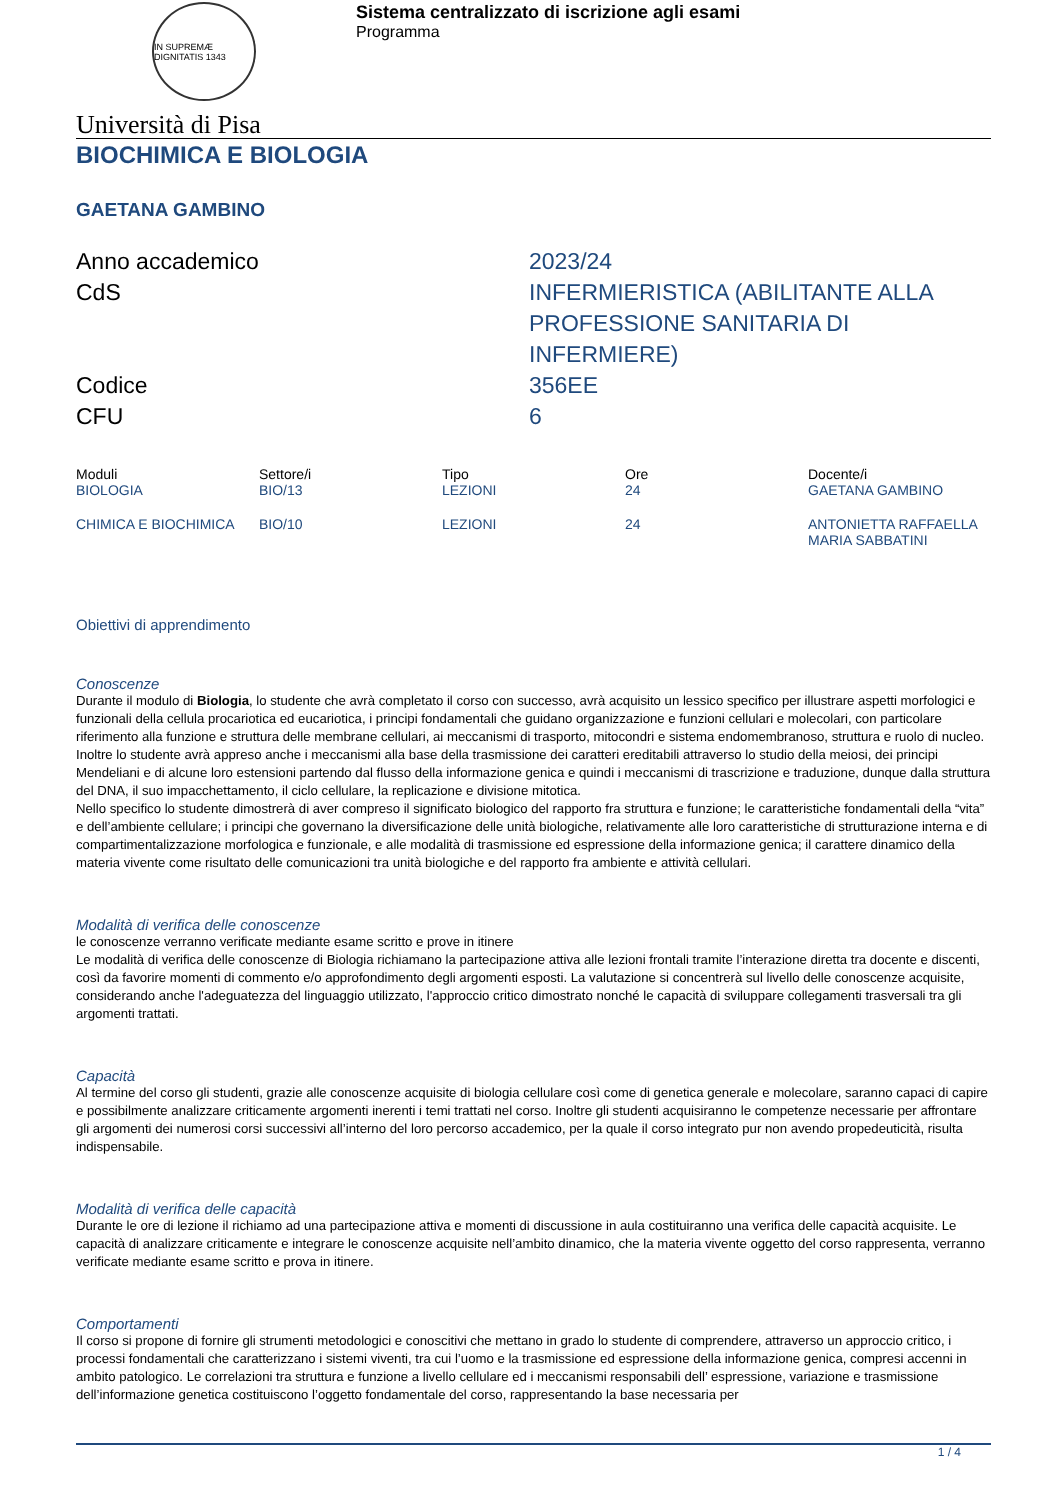IN SUPREMÆ DIGNITATIS 1343
Sistema centralizzato di iscrizione agli esami
Programma
Università di Pisa
BIOCHIMICA E BIOLOGIA
GAETANA GAMBINO
Anno accademico
2023/24
CdS
INFERMIERISTICA (ABILITANTE ALLA PROFESSIONE SANITARIA DI INFERMIERE)
Codice
356EE
CFU
6
| Moduli | Settore/i | Tipo | Ore | Docente/i |
| --- | --- | --- | --- | --- |
| BIOLOGIA | BIO/13 | LEZIONI | 24 | GAETANA GAMBINO |
| CHIMICA E BIOCHIMICA | BIO/10 | LEZIONI | 24 | ANTONIETTA RAFFAELLA MARIA SABBATINI |
Obiettivi di apprendimento
Conoscenze
Durante il modulo di Biologia, lo studente che avrà completato il corso con successo, avrà acquisito un lessico specifico per illustrare aspetti morfologici e funzionali della cellula procariotica ed eucariotica, i principi fondamentali che guidano organizzazione e funzioni cellulari e molecolari, con particolare riferimento alla funzione e struttura delle membrane cellulari, ai meccanismi di trasporto, mitocondri e sistema endomembranoso, struttura e ruolo di nucleo.
Inoltre lo studente avrà appreso anche i meccanismi alla base della trasmissione dei caratteri ereditabili attraverso lo studio della meiosi, dei principi Mendeliani e di alcune loro estensioni partendo dal flusso della informazione genica e quindi i meccanismi di trascrizione e traduzione, dunque dalla struttura del DNA, il suo impacchettamento, il ciclo cellulare, la replicazione e divisione mitotica.
Nello specifico lo studente dimostrerà di aver compreso il significato biologico del rapporto fra struttura e funzione; le caratteristiche fondamentali della “vita” e dell’ambiente cellulare; i principi che governano la diversificazione delle unità biologiche, relativamente alle loro caratteristiche di strutturazione interna e di compartimentalizzazione morfologica e funzionale, e alle modalità di trasmissione ed espressione della informazione genica; il carattere dinamico della materia vivente come risultato delle comunicazioni tra unità biologiche e del rapporto fra ambiente e attività cellulari.
Modalità di verifica delle conoscenze
le conoscenze verranno verificate mediante esame scritto e prove in itinere
Le modalità di verifica delle conoscenze di Biologia richiamano la partecipazione attiva alle lezioni frontali tramite l’interazione diretta tra docente e discenti, così da favorire momenti di commento e/o approfondimento degli argomenti esposti. La valutazione si concentrerà sul livello delle conoscenze acquisite, considerando anche l'adeguatezza del linguaggio utilizzato, l'approccio critico dimostrato nonché le capacità di sviluppare collegamenti trasversali tra gli argomenti trattati.
Capacità
Al termine del corso gli studenti, grazie alle conoscenze acquisite di biologia cellulare così come di genetica generale e molecolare, saranno capaci di capire e possibilmente analizzare criticamente argomenti inerenti i temi trattati nel corso. Inoltre gli studenti acquisiranno le competenze necessarie per affrontare gli argomenti dei numerosi corsi successivi all’interno del loro percorso accademico, per la quale il corso integrato pur non avendo propedeuticità, risulta indispensabile.
Modalità di verifica delle capacità
Durante le ore di lezione il richiamo ad una partecipazione attiva e momenti di discussione in aula costituiranno una verifica delle capacità acquisite. Le capacità di analizzare criticamente e integrare le conoscenze acquisite nell’ambito dinamico, che la materia vivente oggetto del corso rappresenta, verranno verificate mediante esame scritto e prova in itinere.
Comportamenti
Il corso si propone di fornire gli strumenti metodologici e conoscitivi che mettano in grado lo studente di comprendere, attraverso un approccio critico, i processi fondamentali che caratterizzano i sistemi viventi, tra cui l’uomo e la trasmissione ed espressione della informazione genica, compresi accenni in ambito patologico. Le correlazioni tra struttura e funzione a livello cellulare ed i meccanismi responsabili dell’ espressione, variazione e trasmissione dell’informazione genetica costituiscono l’oggetto fondamentale del corso, rappresentando la base necessaria per
1 / 4